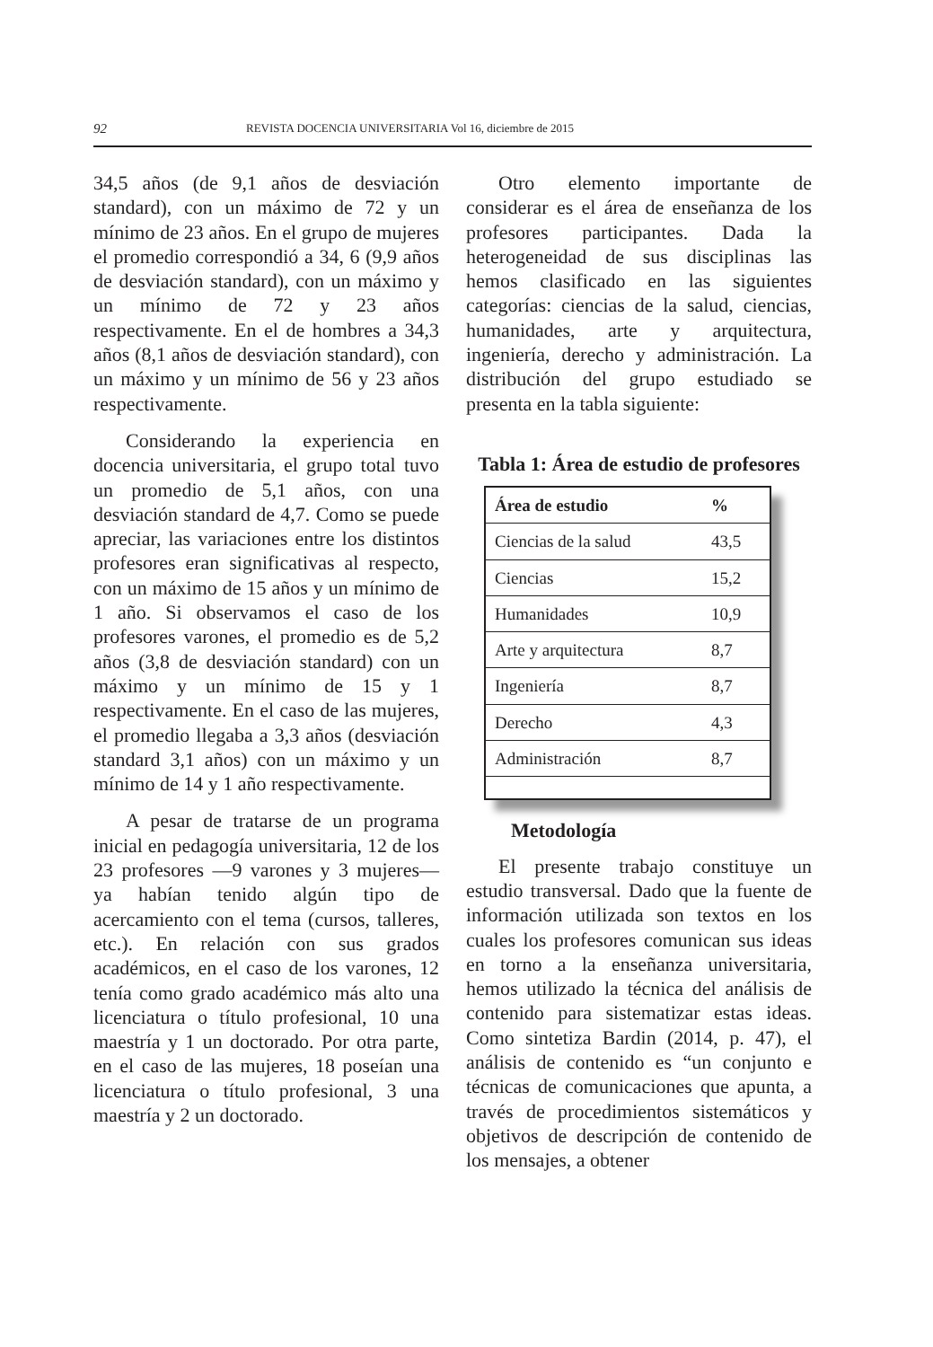92 REVISTA DOCENCIA UNIVERSITARIA Vol 16, diciembre de 2015
34,5 años (de 9,1 años de desviación standard), con un máximo de 72 y un mínimo de 23 años. En el grupo de mujeres el promedio correspondió a 34, 6 (9,9 años de desviación standard), con un máximo y un mínimo de 72 y 23 años respectivamente. En el de hombres a 34,3 años (8,1 años de desviación standard), con un máximo y un mínimo de 56 y 23 años respectivamente.
Considerando la experiencia en docencia universitaria, el grupo total tuvo un promedio de 5,1 años, con una desviación standard de 4,7. Como se puede apreciar, las variaciones entre los distintos profesores eran significativas al respecto, con un máximo de 15 años y un mínimo de 1 año. Si observamos el caso de los profesores varones, el promedio es de 5,2 años (3,8 de desviación standard) con un máximo y un mínimo de 15 y 1 respectivamente. En el caso de las mujeres, el promedio llegaba a 3,3 años (desviación standard 3,1 años) con un máximo y un mínimo de 14 y 1 año respectivamente.
A pesar de tratarse de un programa inicial en pedagogía universitaria, 12 de los 23 profesores —9 varones y 3 mujeres— ya habían tenido algún tipo de acercamiento con el tema (cursos, talleres, etc.). En relación con sus grados académicos, en el caso de los varones, 12 tenía como grado académico más alto una licenciatura o título profesional, 10 una maestría y 1 un doctorado. Por otra parte, en el caso de las mujeres, 18 poseían una licenciatura o título profesional, 3 una maestría y 2 un doctorado.
Otro elemento importante de considerar es el área de enseñanza de los profesores participantes. Dada la heterogeneidad de sus disciplinas las hemos clasificado en las siguientes categorías: ciencias de la salud, ciencias, humanidades, arte y arquitectura, ingeniería, derecho y administración. La distribución del grupo estudiado se presenta en la tabla siguiente:
Tabla 1: Área de estudio de profesores
| Área de estudio | % |
| --- | --- |
| Ciencias de la salud | 43,5 |
| Ciencias | 15,2 |
| Humanidades | 10,9 |
| Arte y arquitectura | 8,7 |
| Ingeniería | 8,7 |
| Derecho | 4,3 |
| Administración | 8,7 |
Metodología
El presente trabajo constituye un estudio transversal. Dado que la fuente de información utilizada son textos en los cuales los profesores comunican sus ideas en torno a la enseñanza universitaria, hemos utilizado la técnica del análisis de contenido para sistematizar estas ideas. Como sintetiza Bardin (2014, p. 47), el análisis de contenido es “un conjunto e técnicas de comunicaciones que apunta, a través de procedimientos sistemáticos y objetivos de descripción de contenido de los mensajes, a obtener